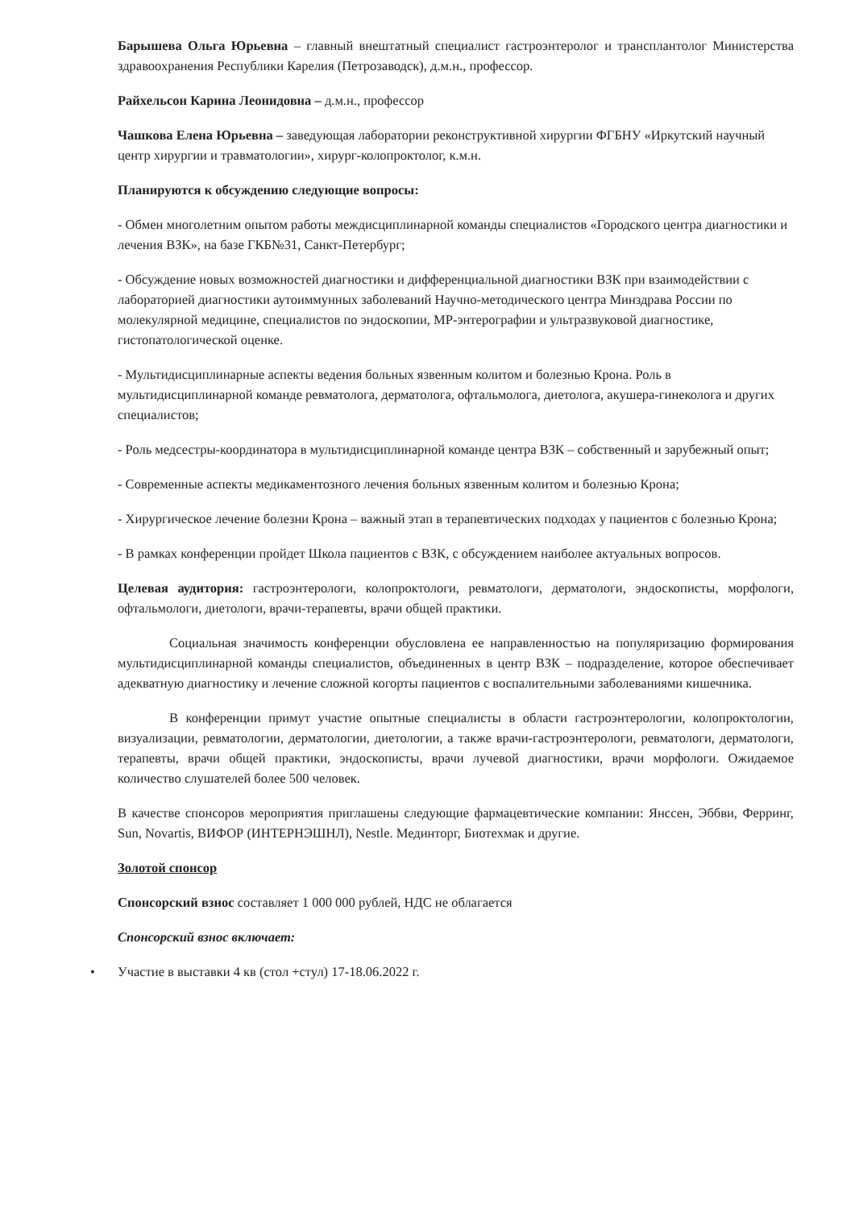Барышева Ольга Юрьевна – главный внештатный специалист гастроэнтеролог и трансплантолог Министерства здравоохранения Республики Карелия (Петрозаводск), д.м.н., профессор.
Райхельсон Карина Леонидовна – д.м.н., профессор
Чашкова Елена Юрьевна – заведующая лаборатории реконструктивной хирургии ФГБНУ «Иркутский научный центр хирургии и травматологии», хирург-колопроктолог, к.м.н.
Планируются к обсуждению следующие вопросы:
- Обмен многолетним опытом работы междисциплинарной команды специалистов «Городского центра диагностики и лечения ВЗК», на базе ГКБ№31, Санкт-Петербург;
- Обсуждение новых возможностей диагностики и дифференциальной диагностики ВЗК при взаимодействии с лабораторией диагностики аутоиммунных заболеваний Научно-методического центра Минздрава России по молекулярной медицине, специалистов по эндоскопии, МР-энтерографии и ультразвуковой диагностике, гистопатологической оценке.
- Мультидисциплинарные аспекты ведения больных язвенным колитом и болезнью Крона. Роль в мультидисциплинарной команде ревматолога, дерматолога, офтальмолога, диетолога, акушера-гинеколога и других специалистов;
- Роль медсестры-координатора в мультидисциплинарной команде центра ВЗК – собственный и зарубежный опыт;
- Современные аспекты медикаментозного лечения больных язвенным колитом и болезнью Крона;
- Хирургическое лечение болезни Крона – важный этап в терапевтических подходах у пациентов с болезнью Крона;
- В рамках конференции пройдет Школа пациентов с ВЗК, с обсуждением наиболее актуальных вопросов.
Целевая аудитория: гастроэнтерологи, колопроктологи, ревматологи, дерматологи, эндоскописты, морфологи, офтальмологи, диетологи, врачи-терапевты, врачи общей практики.
Социальная значимость конференции обусловлена ее направленностью на популяризацию формирования мультидисциплинарной команды специалистов, объединенных в центр ВЗК – подразделение, которое обеспечивает адекватную диагностику и лечение сложной когорты пациентов с воспалительными заболеваниями кишечника.
В конференции примут участие опытные специалисты в области гастроэнтерологии, колопроктологии, визуализации, ревматологии, дерматологии, диетологии, а также врачи-гастроэнтерологи, ревматологи, дерматологи, терапевты, врачи общей практики, эндоскописты, врачи лучевой диагностики, врачи морфологи. Ожидаемое количество слушателей более 500 человек.
В качестве спонсоров мероприятия приглашены следующие фармацевтические компании: Янссен, Эббви, Ферринг, Sun, Novartis, ВИФОР (ИНТЕРНЭШНЛ), Nestle. Мединторг, Биотехмак и другие.
Золотой спонсор
Спонсорский взнос составляет 1 000 000 рублей, НДС не облагается
Спонсорский взнос включает:
• Участие в выставки 4 кв (стол +стул) 17-18.06.2022 г.